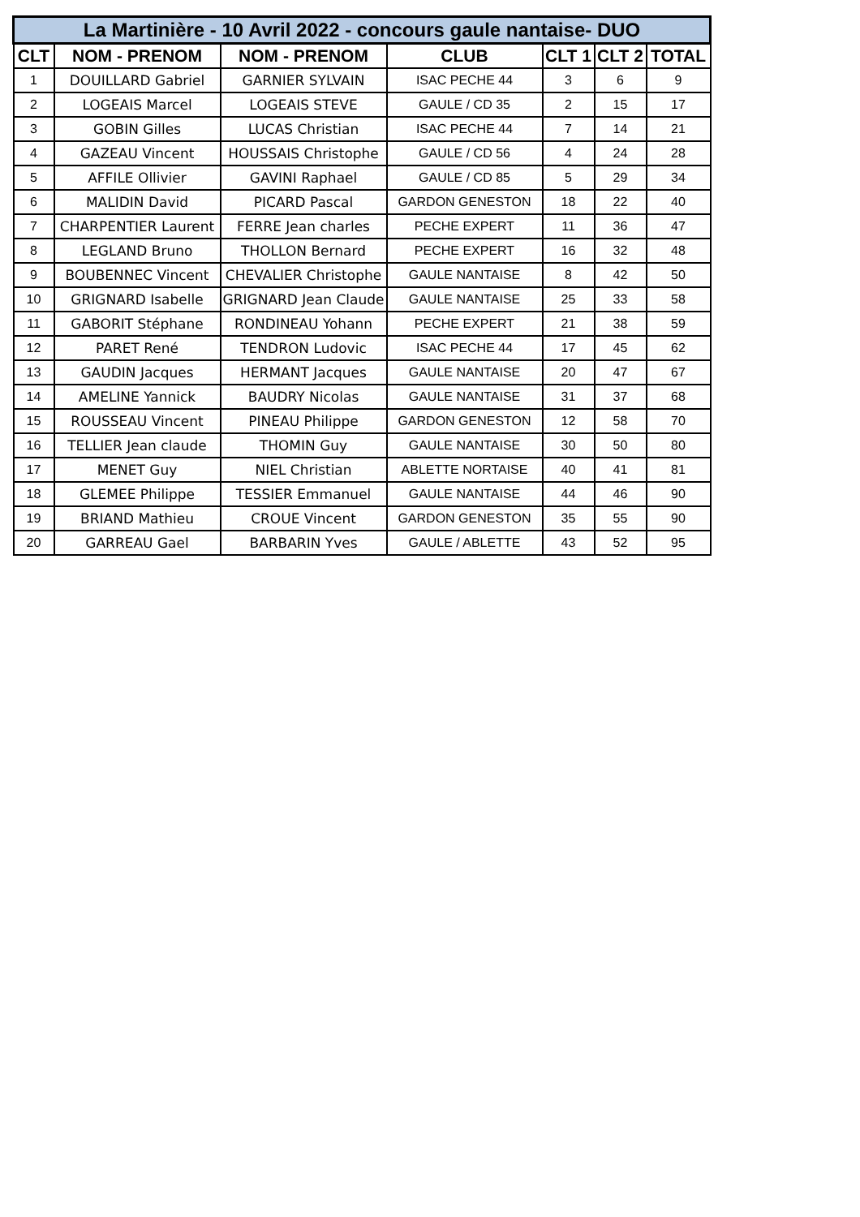| La Martinière - 10 Avril 2022 - concours gaule nantaise- DUO | | | | | | |
| --- | --- | --- | --- | --- | --- | --- |
| CLT | NOM - PRENOM | NOM - PRENOM | CLUB | CLT 1 | CLT 2 | TOTAL |
| 1 | DOUILLARD Gabriel | GARNIER SYLVAIN | ISAC PECHE 44 | 3 | 6 | 9 |
| 2 | LOGEAIS Marcel | LOGEAIS STEVE | GAULE / CD 35 | 2 | 15 | 17 |
| 3 | GOBIN Gilles | LUCAS Christian | ISAC PECHE 44 | 7 | 14 | 21 |
| 4 | GAZEAU Vincent | HOUSSAIS Christophe | GAULE / CD 56 | 4 | 24 | 28 |
| 5 | AFFILE Ollivier | GAVINI Raphael | GAULE / CD 85 | 5 | 29 | 34 |
| 6 | MALIDIN David | PICARD Pascal | GARDON GENESTON | 18 | 22 | 40 |
| 7 | CHARPENTIER Laurent | FERRE Jean charles | PECHE EXPERT | 11 | 36 | 47 |
| 8 | LEGLAND Bruno | THOLLON Bernard | PECHE EXPERT | 16 | 32 | 48 |
| 9 | BOUBENNEC Vincent | CHEVALIER Christophe | GAULE NANTAISE | 8 | 42 | 50 |
| 10 | GRIGNARD Isabelle | GRIGNARD Jean Claude | GAULE NANTAISE | 25 | 33 | 58 |
| 11 | GABORIT Stéphane | RONDINEAU Yohann | PECHE EXPERT | 21 | 38 | 59 |
| 12 | PARET René | TENDRON Ludovic | ISAC PECHE 44 | 17 | 45 | 62 |
| 13 | GAUDIN Jacques | HERMANT Jacques | GAULE NANTAISE | 20 | 47 | 67 |
| 14 | AMELINE Yannick | BAUDRY Nicolas | GAULE NANTAISE | 31 | 37 | 68 |
| 15 | ROUSSEAU Vincent | PINEAU Philippe | GARDON GENESTON | 12 | 58 | 70 |
| 16 | TELLIER Jean claude | THOMIN Guy | GAULE NANTAISE | 30 | 50 | 80 |
| 17 | MENET Guy | NIEL Christian | ABLETTE NORTAISE | 40 | 41 | 81 |
| 18 | GLEMEE Philippe | TESSIER Emmanuel | GAULE NANTAISE | 44 | 46 | 90 |
| 19 | BRIAND Mathieu | CROUE Vincent | GARDON GENESTON | 35 | 55 | 90 |
| 20 | GARREAU Gael | BARBARIN Yves | GAULE / ABLETTE | 43 | 52 | 95 |